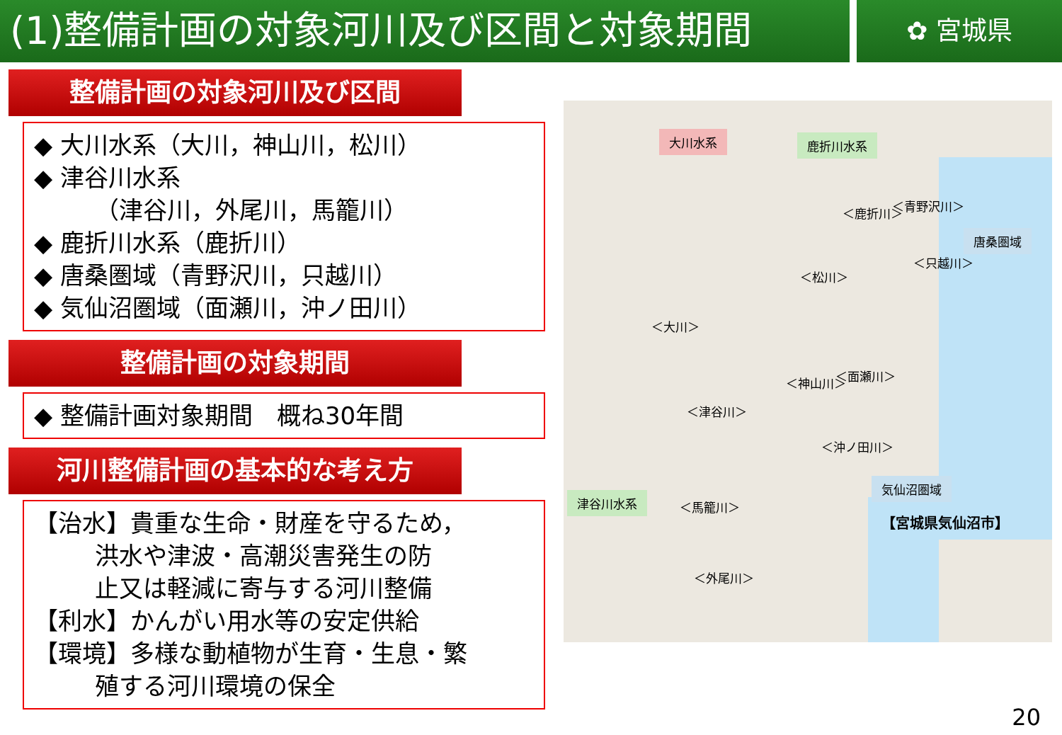(1)整備計画の対象河川及び区間と対象期間
✿ 宮城県
整備計画の対象河川及び区間
◆ 大川水系（大川，神山川，松川）
◆ 津谷川水系
（津谷川，外尾川，馬籠川）
◆ 鹿折川水系（鹿折川）
◆ 唐桑圏域（青野沢川，只越川）
◆ 気仙沼圏域（面瀬川，沖ノ田川）
整備計画の対象期間
◆ 整備計画対象期間　概ね30年間
河川整備計画の基本的な考え方
【治水】貴重な生命・財産を守るため，
洪水や津波・高潮災害発生の防
止又は軽減に寄与する河川整備
【利水】かんがい用水等の安定供給
【環境】多様な動植物が生育・生息・繁
殖する河川環境の保全
大川水系 鹿折川水系
唐桑圏域
津谷川水系
気仙沼圏域
【宮城県気仙沼市】
＜大川＞
＜松川＞
＜鹿折川＞ ＜青野沢川＞
＜只越川＞
＜神山川＞ ＜面瀬川＞
＜沖ノ田川＞
＜津谷川＞
＜馬籠川＞
＜外尾川＞
20